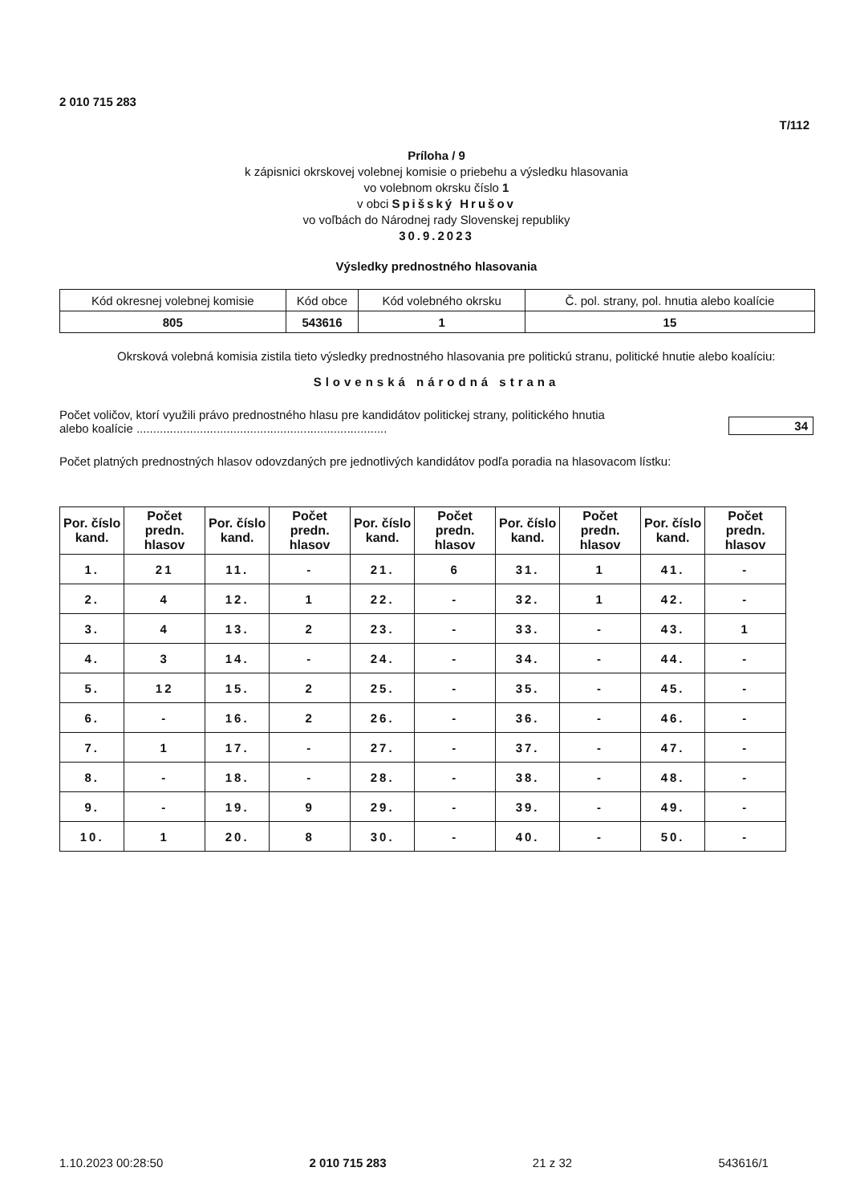2 010 715 283
T/112
Príloha / 9
k zápisnici okrskovej volebnej komisie o priebehu a výsledku hlasovania
vo volebnom okrsku číslo 1
v obci Spišský Hrušov
vo voľbách do Národnej rady Slovenskej republiky
30.9.2023
Výsledky prednostného hlasovania
| Kód okresnej volebnej komisie | Kód obce | Kód volebného okrsku | Č. pol. strany, pol. hnutia alebo koalície |
| 805 | 543616 | 1 | 15 |
Okrsková volebná komisia zistila tieto výsledky prednostného hlasovania pre politickú stranu, politické hnutie alebo koalíciu:
Slovenská národná strana
Počet voličov, ktorí využili právo prednostného hlasu pre kandidátov politickej strany, politického hnutia
alebo koalície ...........................................................................
34
Počet platných prednostných hlasov odovzdaných pre jednotlivých kandidátov podľa poradia na hlasovacom lístku:
| Por. číslo kand. | Počet predn. hlasov | Por. číslo kand. | Počet predn. hlasov | Por. číslo kand. | Počet predn. hlasov | Por. číslo kand. | Počet predn. hlasov | Por. číslo kand. | Počet predn. hlasov |
| --- | --- | --- | --- | --- | --- | --- | --- | --- | --- |
| 1. | 21 | 11. | - | 21. | 6 | 31. | 1 | 41. | - |
| 2. | 4 | 12. | 1 | 22. | - | 32. | 1 | 42. | - |
| 3. | 4 | 13. | 2 | 23. | - | 33. | - | 43. | 1 |
| 4. | 3 | 14. | - | 24. | - | 34. | - | 44. | - |
| 5. | 12 | 15. | 2 | 25. | - | 35. | - | 45. | - |
| 6. | - | 16. | 2 | 26. | - | 36. | - | 46. | - |
| 7. | 1 | 17. | - | 27. | - | 37. | - | 47. | - |
| 8. | - | 18. | - | 28. | - | 38. | - | 48. | - |
| 9. | - | 19. | 9 | 29. | - | 39. | - | 49. | - |
| 10. | 1 | 20. | 8 | 30. | - | 40. | - | 50. | - |
1.10.2023 00:28:50 2 010 715 283 21 z 32 543616/1